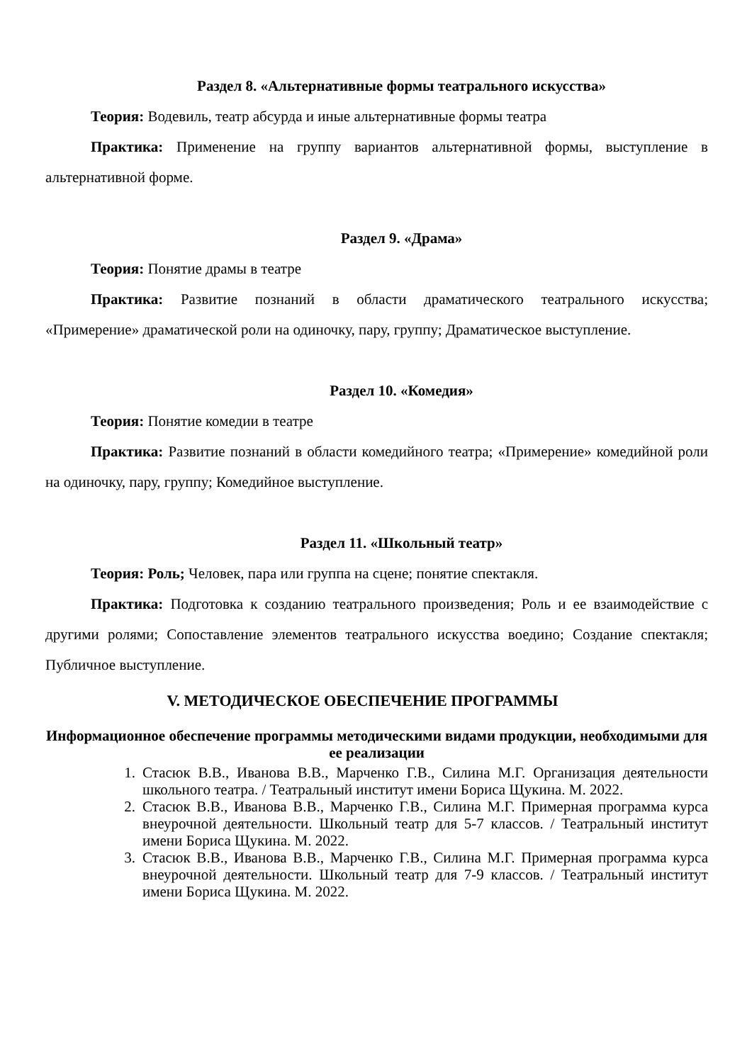Раздел 8. «Альтернативные формы театрального искусства»
Теория: Водевиль, театр абсурда и иные альтернативные формы театра
Практика: Применение на группу вариантов альтернативной формы, выступление в альтернативной форме.
Раздел 9. «Драма»
Теория: Понятие драмы в театре
Практика: Развитие познаний в области драматического театрального искусства; «Примерение» драматической роли на одиночку, пару, группу; Драматическое выступление.
Раздел 10. «Комедия»
Теория: Понятие комедии в театре
Практика: Развитие познаний в области комедийного театра; «Примерение» комедийной роли на одиночку, пару, группу; Комедийное выступление.
Раздел 11. «Школьный театр»
Теория: Роль; Человек, пара или группа на сцене; понятие спектакля.
Практика: Подготовка к созданию театрального произведения; Роль и ее взаимодействие с другими ролями; Сопоставление элементов театрального искусства воедино; Создание спектакля; Публичное выступление.
V. МЕТОДИЧЕСКОЕ ОБЕСПЕЧЕНИЕ ПРОГРАММЫ
Информационное обеспечение программы методическими видами продукции, необходимыми для ее реализации
1. Стасюк В.В., Иванова В.В., Марченко Г.В., Силина М.Г. Организация деятельности школьного театра. / Театральный институт имени Бориса Щукина. М. 2022.
2. Стасюк В.В., Иванова В.В., Марченко Г.В., Силина М.Г. Примерная программа курса внеурочной деятельности. Школьный театр для 5-7 классов. / Театральный институт имени Бориса Щукина. М. 2022.
3. Стасюк В.В., Иванова В.В., Марченко Г.В., Силина М.Г. Примерная программа курса внеурочной деятельности. Школьный театр для 7-9 классов. / Театральный институт имени Бориса Щукина. М. 2022.